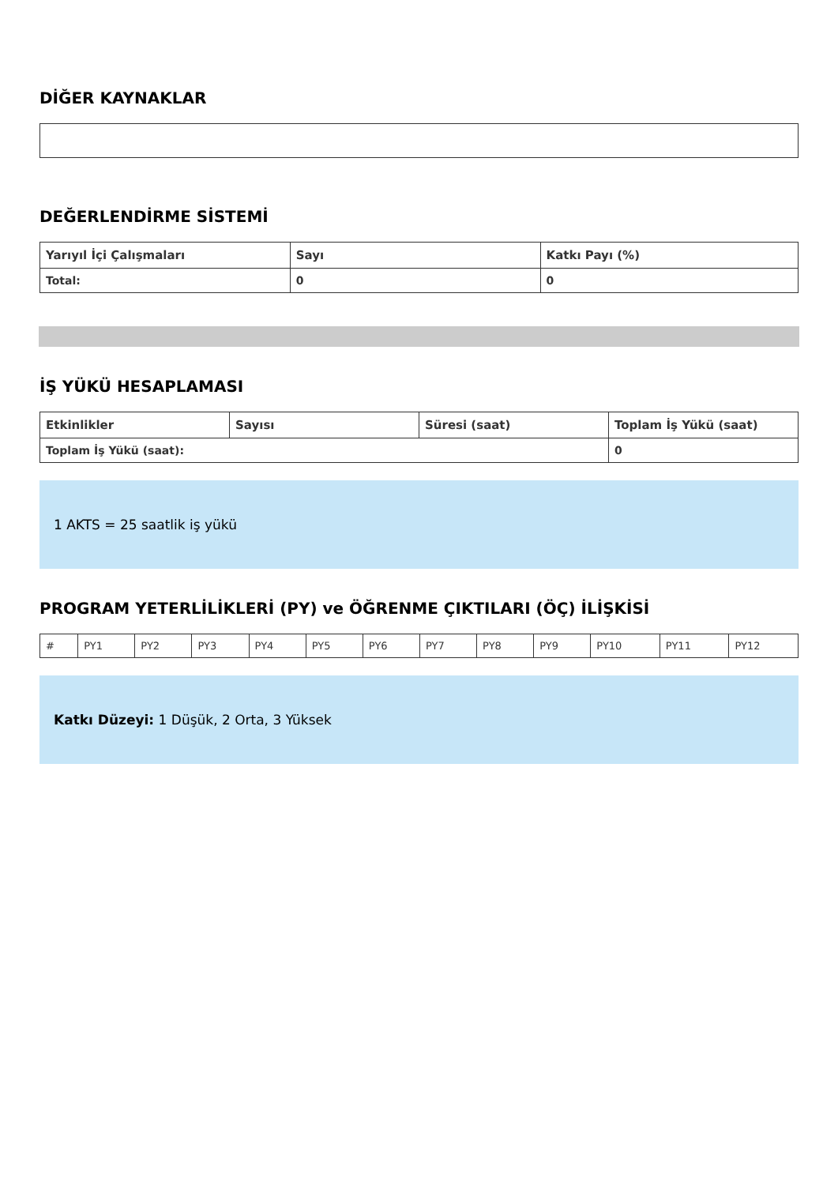DİĞER KAYNAKLAR
DEĞERLENDİRME SİSTEMİ
| Yarıyıl İçi Çalışmaları | Sayı | Katkı Payı (%) |
| --- | --- | --- |
| Total: | 0 | 0 |
İŞ YÜKÜ HESAPLAMASI
| Etkinlikler | Sayısı | Süresi (saat) | Toplam İş Yükü (saat) |
| --- | --- | --- | --- |
| Toplam İş Yükü (saat): | | | 0 |
1 AKTS = 25 saatlik iş yükü
PROGRAM YETERLİLİKLERİ (PY) ve ÖĞRENME ÇIKTILARI (ÖÇ) İLİŞKİSİ
| # | PY1 | PY2 | PY3 | PY4 | PY5 | PY6 | PY7 | PY8 | PY9 | PY10 | PY11 | PY12 |
Katkı Düzeyi: 1 Düşük, 2 Orta, 3 Yüksek